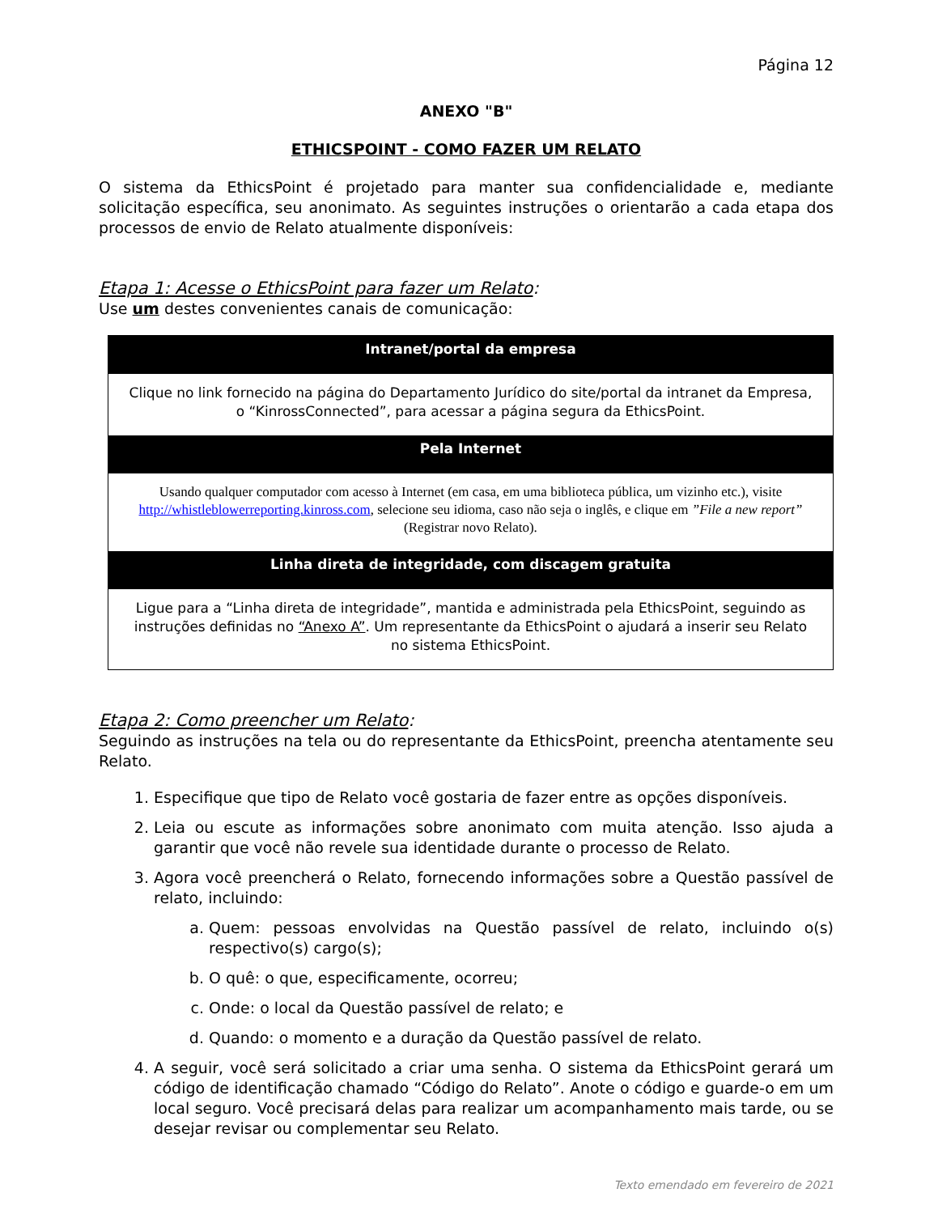Página 12
ANEXO "B"
ETHICSPOINT - COMO FAZER UM RELATO
O sistema da EthicsPoint é projetado para manter sua confidencialidade e, mediante solicitação específica, seu anonimato. As seguintes instruções o orientarão a cada etapa dos processos de envio de Relato atualmente disponíveis:
Etapa 1: Acesse o EthicsPoint para fazer um Relato:
Use um destes convenientes canais de comunicação:
| Intranet/portal da empresa |
| --- |
| Clique no link fornecido na página do Departamento Jurídico do site/portal da intranet da Empresa, o “KinrossConnected”, para acessar a página segura da EthicsPoint. |
| Pela Internet |
| Usando qualquer computador com acesso à Internet (em casa, em uma biblioteca pública, um vizinho etc.), visite http://whistleblowerreporting.kinross.com , selecione seu idioma, caso não seja o inglês, e clique em ”File a new report” (Registrar novo Relato). |
| Linha direta de integridade, com discagem gratuita |
| Ligue para a “Linha direta de integridade”, mantida e administrada pela EthicsPoint, seguindo as instruções definidas no “Anexo A” . Um representante da EthicsPoint o ajudará a inserir seu Relato no sistema EthicsPoint. |
Etapa 2: Como preencher um Relato:
Seguindo as instruções na tela ou do representante da EthicsPoint, preencha atentamente seu Relato.
1. Especifique que tipo de Relato você gostaria de fazer entre as opções disponíveis.
2. Leia ou escute as informações sobre anonimato com muita atenção. Isso ajuda a garantir que você não revele sua identidade durante o processo de Relato.
3. Agora você preencherá o Relato, fornecendo informações sobre a Questão passível de relato, incluindo:
a. Quem: pessoas envolvidas na Questão passível de relato, incluindo o(s) respectivo(s) cargo(s);
b. O quê: o que, especificamente, ocorreu;
c. Onde: o local da Questão passível de relato; e
d. Quando: o momento e a duração da Questão passível de relato.
4. A seguir, você será solicitado a criar uma senha. O sistema da EthicsPoint gerará um código de identificação chamado “Código do Relato”. Anote o código e guarde-o em um local seguro. Você precisará delas para realizar um acompanhamento mais tarde, ou se desejar revisar ou complementar seu Relato.
Texto emendado em fevereiro de 2021